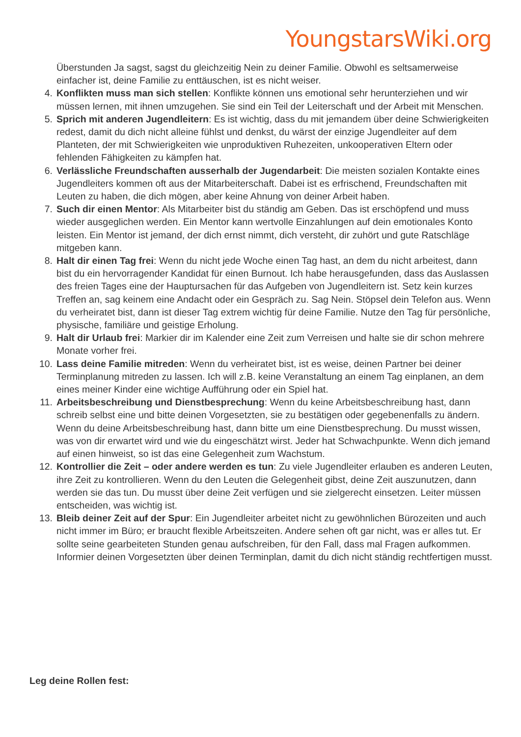YoungstarsWiki.org
Überstunden Ja sagst, sagst du gleichzeitig Nein zu deiner Familie. Obwohl es seltsamerweise einfacher ist, deine Familie zu enttäuschen, ist es nicht weiser.
4. Konflikten muss man sich stellen: Konflikte können uns emotional sehr herunterziehen und wir müssen lernen, mit ihnen umzugehen. Sie sind ein Teil der Leiterschaft und der Arbeit mit Menschen.
5. Sprich mit anderen Jugendleitern: Es ist wichtig, dass du mit jemandem über deine Schwierigkeiten redest, damit du dich nicht alleine fühlst und denkst, du wärst der einzige Jugendleiter auf dem Planteten, der mit Schwierigkeiten wie unproduktiven Ruhezeiten, unkooperativen Eltern oder fehlenden Fähigkeiten zu kämpfen hat.
6. Verlässliche Freundschaften ausserhalb der Jugendarbeit: Die meisten sozialen Kontakte eines Jugendleiters kommen oft aus der Mitarbeiterschaft. Dabei ist es erfrischend, Freundschaften mit Leuten zu haben, die dich mögen, aber keine Ahnung von deiner Arbeit haben.
7. Such dir einen Mentor: Als Mitarbeiter bist du ständig am Geben. Das ist erschöpfend und muss wieder ausgeglichen werden. Ein Mentor kann wertvolle Einzahlungen auf dein emotionales Konto leisten. Ein Mentor ist jemand, der dich ernst nimmt, dich versteht, dir zuhört und gute Ratschläge mitgeben kann.
8. Halt dir einen Tag frei: Wenn du nicht jede Woche einen Tag hast, an dem du nicht arbeitest, dann bist du ein hervorragender Kandidat für einen Burnout. Ich habe herausgefunden, dass das Auslassen des freien Tages eine der Hauptursachen für das Aufgeben von Jugendleitern ist. Setz kein kurzes Treffen an, sag keinem eine Andacht oder ein Gespräch zu. Sag Nein. Stöpsel dein Telefon aus. Wenn du verheiratet bist, dann ist dieser Tag extrem wichtig für deine Familie. Nutze den Tag für persönliche, physische, familiäre und geistige Erholung.
9. Halt dir Urlaub frei: Markier dir im Kalender eine Zeit zum Verreisen und halte sie dir schon mehrere Monate vorher frei.
10. Lass deine Familie mitreden: Wenn du verheiratet bist, ist es weise, deinen Partner bei deiner Terminplanung mitreden zu lassen. Ich will z.B. keine Veranstaltung an einem Tag einplanen, an dem eines meiner Kinder eine wichtige Aufführung oder ein Spiel hat.
11. Arbeitsbeschreibung und Dienstbesprechung: Wenn du keine Arbeitsbeschreibung hast, dann schreib selbst eine und bitte deinen Vorgesetzten, sie zu bestätigen oder gegebenenfalls zu ändern. Wenn du deine Arbeitsbeschreibung hast, dann bitte um eine Dienstbesprechung. Du musst wissen, was von dir erwartet wird und wie du eingeschätzt wirst. Jeder hat Schwachpunkte. Wenn dich jemand auf einen hinweist, so ist das eine Gelegenheit zum Wachstum.
12. Kontrollier die Zeit – oder andere werden es tun: Zu viele Jugendleiter erlauben es anderen Leuten, ihre Zeit zu kontrollieren. Wenn du den Leuten die Gelegenheit gibst, deine Zeit auszunutzen, dann werden sie das tun. Du musst über deine Zeit verfügen und sie zielgerecht einsetzen. Leiter müssen entscheiden, was wichtig ist.
13. Bleib deiner Zeit auf der Spur: Ein Jugendleiter arbeitet nicht zu gewöhnlichen Bürozeiten und auch nicht immer im Büro; er braucht flexible Arbeitszeiten. Andere sehen oft gar nicht, was er alles tut. Er sollte seine gearbeiteten Stunden genau aufschreiben, für den Fall, dass mal Fragen aufkommen. Informier deinen Vorgesetzten über deinen Terminplan, damit du dich nicht ständig rechtfertigen musst.
Leg deine Rollen fest: